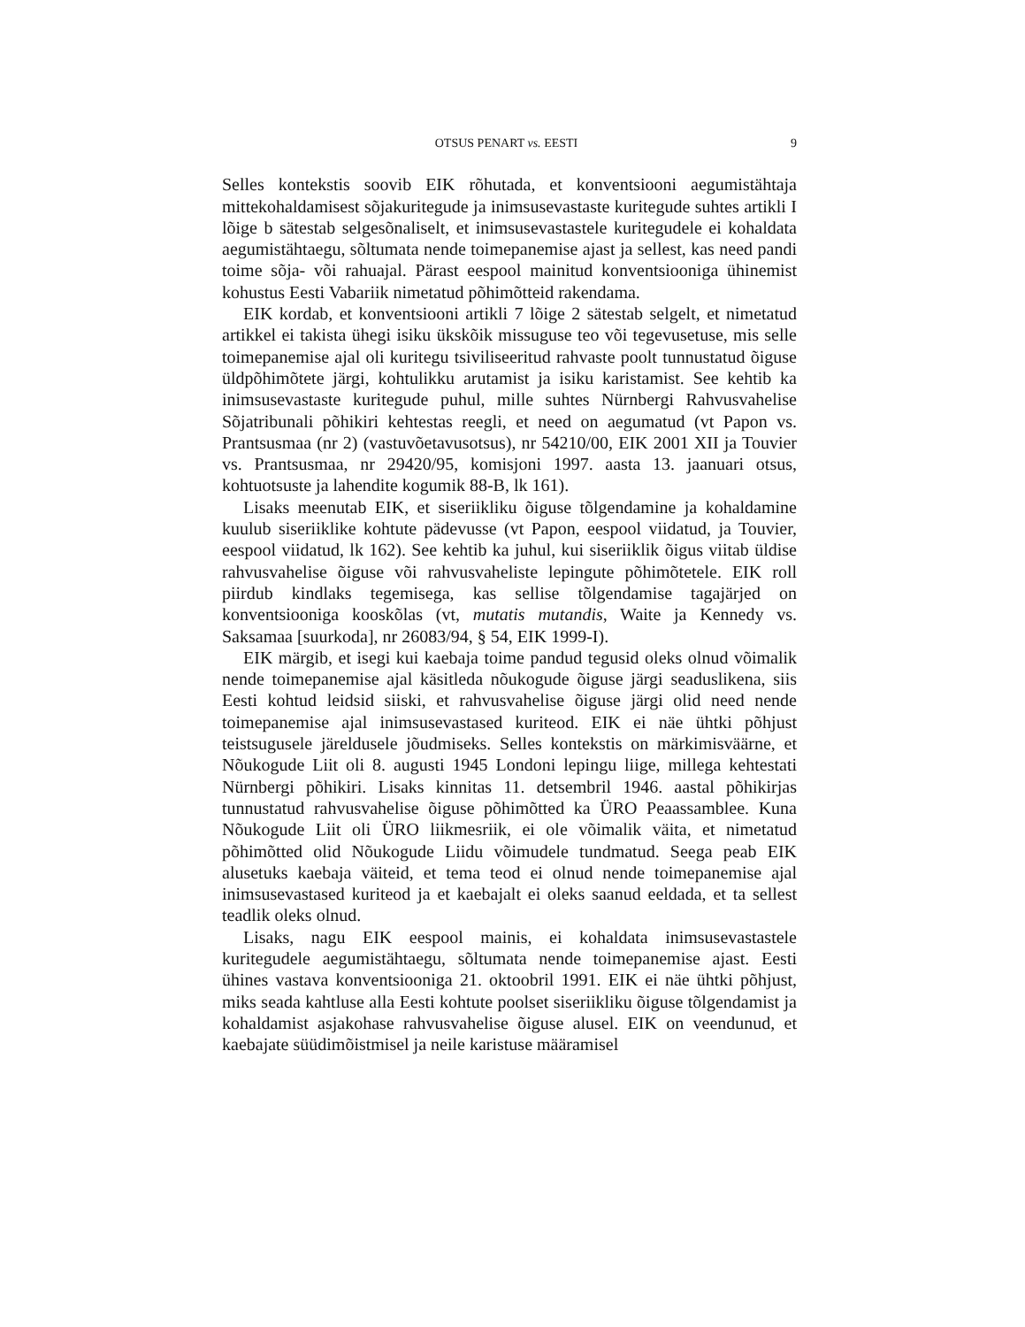OTSUS PENART vs. EESTI 9
Selles kontekstis soovib EIK rõhutada, et konventsiooni aegumistähtaja mittekohaldamisest sõjakuritegude ja inimsusevastaste kuritegude suhtes artikli I lõige b sätestab selgesõnaliselt, et inimsusevastastele kuritegudele ei kohaldata aegumistähtaegu, sõltumata nende toimepanemise ajast ja sellest, kas need pandi toime sõja- või rahuajal. Pärast eespool mainitud konventsiooniga ühinemist kohustus Eesti Vabariik nimetatud põhimõtteid rakendama.
EIK kordab, et konventsiooni artikli 7 lõige 2 sätestab selgelt, et nimetatud artikkel ei takista ühegi isiku ükskõik missuguse teo või tegevusetuse, mis selle toimepanemise ajal oli kuritegu tsiviliseeritud rahvaste poolt tunnustatud õiguse üldpõhimõtete järgi, kohtulikku arutamist ja isiku karistamist. See kehtib ka inimsusevastaste kuritegude puhul, mille suhtes Nürnbergi Rahvusvahelise Sõjatribunali põhikiri kehtestas reegli, et need on aegumatud (vt Papon vs. Prantsusmaa (nr 2) (vastuvõetavusotsus), nr 54210/00, EIK 2001 XII ja Touvier vs. Prantsusmaa, nr 29420/95, komisjoni 1997. aasta 13. jaanuari otsus, kohtuotsuste ja lahendite kogumik 88-B, lk 161).
Lisaks meenutab EIK, et siseriikliku õiguse tõlgendamine ja kohaldamine kuulub siseriiklike kohtute pädevusse (vt Papon, eespool viidatud, ja Touvier, eespool viidatud, lk 162). See kehtib ka juhul, kui siseriiklik õigus viitab üldise rahvusvahelise õiguse või rahvusvaheliste lepingute põhimõtetele. EIK roll piirdub kindlaks tegemisega, kas sellise tõlgendamise tagajärjed on konventsiooniga kooskõlas (vt, mutatis mutandis, Waite ja Kennedy vs. Saksamaa [suurkoda], nr 26083/94, § 54, EIK 1999-I).
EIK märgib, et isegi kui kaebaja toime pandud tegusid oleks olnud võimalik nende toimepanemise ajal käsitleda nõukogude õiguse järgi seaduslikena, siis Eesti kohtud leidsid siiski, et rahvusvahelise õiguse järgi olid need nende toimepanemise ajal inimsusevastased kuriteod. EIK ei näe ühtki põhjust teistsugusele järeldusele jõudmiseks. Selles kontekstis on märkimisväärne, et Nõukogude Liit oli 8. augusti 1945 Londoni lepingu liige, millega kehtestati Nürnbergi põhikiri. Lisaks kinnitas 11. detsembril 1946. aastal põhikirjas tunnustatud rahvusvahelise õiguse põhimõtted ka ÜRO Peaassamblee. Kuna Nõukogude Liit oli ÜRO liikmesriik, ei ole võimalik väita, et nimetatud põhimõtted olid Nõukogude Liidu võimudele tundmatud. Seega peab EIK alusetuks kaebaja väiteid, et tema teod ei olnud nende toimepanemise ajal inimsusevastased kuriteod ja et kaebajalt ei oleks saanud eeldada, et ta sellest teadlik oleks olnud.
Lisaks, nagu EIK eespool mainis, ei kohaldata inimsusevastastele kuritegudele aegumistähtaegu, sõltumata nende toimepanemise ajast. Eesti ühines vastava konventsiooniga 21. oktoobril 1991. EIK ei näe ühtki põhjust, miks seada kahtluse alla Eesti kohtute poolset siseriikliku õiguse tõlgendamist ja kohaldamist asjakohase rahvusvahelise õiguse alusel. EIK on veendunud, et kaebajate süüdimõistmisel ja neile karistuse määramisel